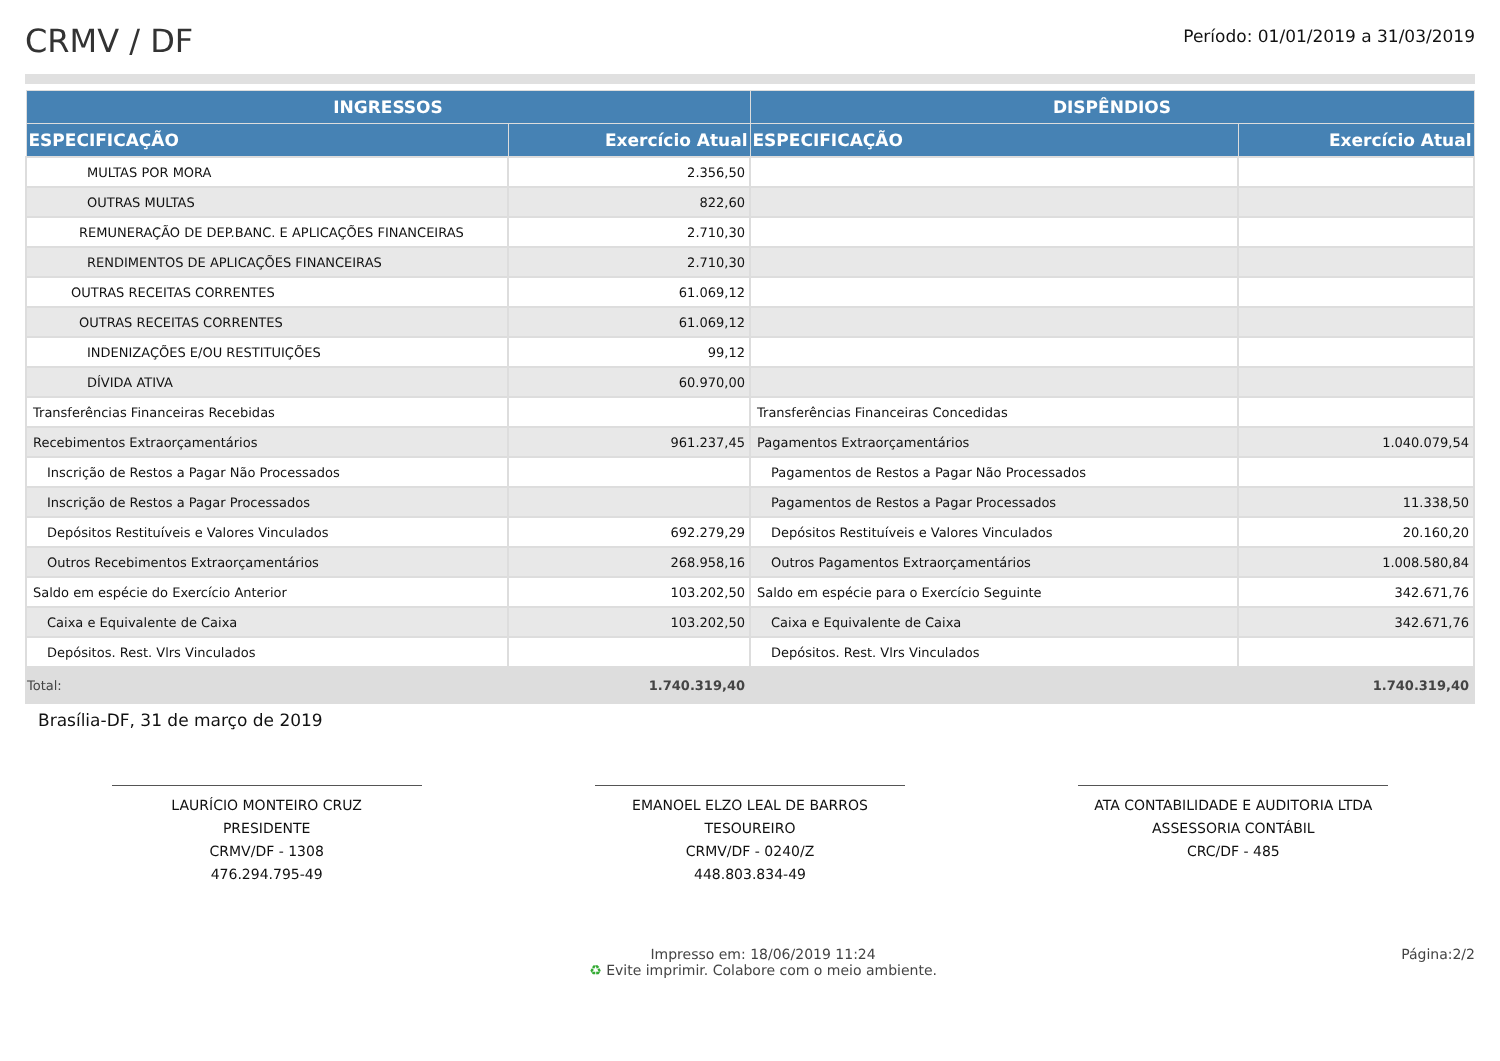CRMV / DF
Período: 01/01/2019 a 31/03/2019
| INGRESSOS | | DISPÊNDIOS | |
| --- | --- | --- | --- |
| ESPECIFICAÇÃO | Exercício Atual | ESPECIFICAÇÃO | Exercício Atual |
| MULTAS POR MORA | 2.356,50 | | |
| OUTRAS MULTAS | 822,60 | | |
| REMUNERAÇÃO DE DEP.BANC. E APLICAÇÕES FINANCEIRAS | 2.710,30 | | |
| RENDIMENTOS DE APLICAÇÕES FINANCEIRAS | 2.710,30 | | |
| OUTRAS RECEITAS CORRENTES | 61.069,12 | | |
| OUTRAS RECEITAS CORRENTES | 61.069,12 | | |
| INDENIZAÇÕES E/OU RESTITUIÇÕES | 99,12 | | |
| DÍVIDA ATIVA | 60.970,00 | | |
| Transferências Financeiras Recebidas | | Transferências Financeiras Concedidas | |
| Recebimentos Extraorçamentários | 961.237,45 | Pagamentos Extraorçamentários | 1.040.079,54 |
| Inscrição de Restos a Pagar Não Processados | | Pagamentos de Restos a Pagar Não Processados | |
| Inscrição de Restos a Pagar Processados | | Pagamentos de Restos a Pagar Processados | 11.338,50 |
| Depósitos Restituíveis e Valores Vinculados | 692.279,29 | Depósitos Restituíveis e Valores Vinculados | 20.160,20 |
| Outros Recebimentos Extraorçamentários | 268.958,16 | Outros Pagamentos Extraorçamentários | 1.008.580,84 |
| Saldo em espécie do Exercício Anterior | 103.202,50 | Saldo em espécie para o Exercício Seguinte | 342.671,76 |
| Caixa e Equivalente de Caixa | 103.202,50 | Caixa e Equivalente de Caixa | 342.671,76 |
| Depósitos. Rest. Vlrs Vinculados | | Depósitos. Rest. Vlrs Vinculados | |
| Total: | 1.740.319,40 | | 1.740.319,40 |
Brasília-DF, 31 de março de 2019
LAURÍCIO MONTEIRO CRUZ
PRESIDENTE
CRMV/DF - 1308
476.294.795-49
EMANOEL ELZO LEAL DE BARROS
TESOUREIRO
CRMV/DF - 0240/Z
448.803.834-49
ATA CONTABILIDADE E AUDITORIA LTDA
ASSESSORIA CONTÁBIL
CRC/DF - 485
Impresso em: 18/06/2019 11:24
♻ Evite imprimir. Colabore com o meio ambiente.
Página:2/2